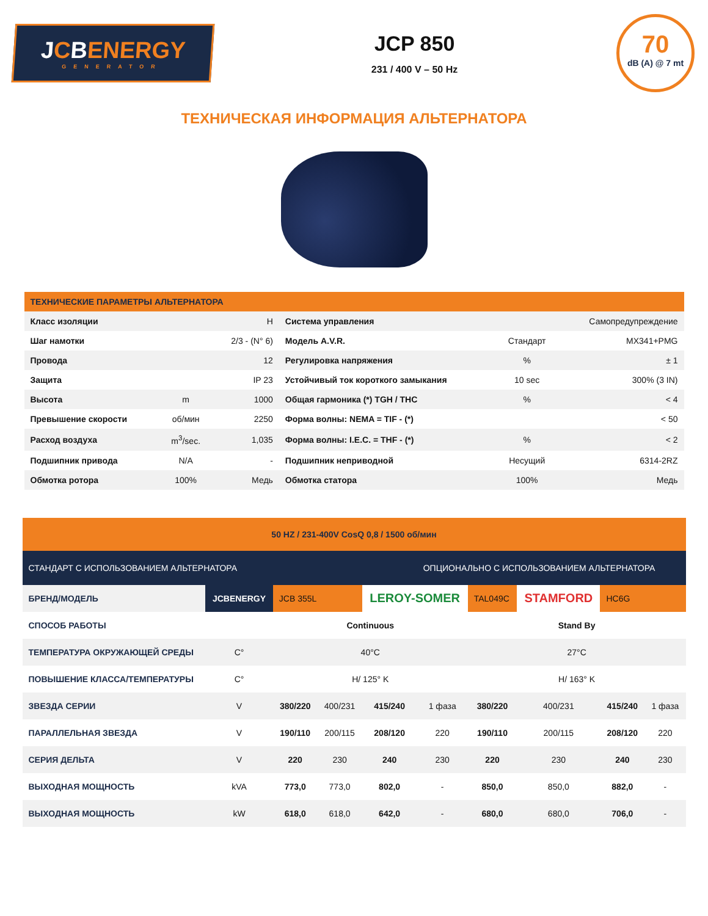JCBENERGY
GENERATOR
JCP 850
231 / 400 V – 50 Hz
70
dB (A) @ 7 mt
ТЕХНИЧЕСКАЯ ИНФОРМАЦИЯ АЛЬТЕРНАТОРА
| ТЕХНИЧЕСКИЕ ПАРАМЕТРЫ АЛЬТЕРНАТОРА | | | | | |
| --- | --- | --- | --- | --- | --- |
| Класс изоляции | | H | Система управления | | Самопредупреждение |
| Шаг намотки | | 2/3 - (N° 6) | Модель A.V.R. | Стандарт | MX341+PMG |
| Провода | | 12 | Регулировка напряжения | % | ± 1 |
| Защита | | IP 23 | Устойчивый ток короткого замыкания | 10 sec | 300% (3 IN) |
| Высота | m | 1000 | Общая гармоника (*) TGH / THC | % | < 4 |
| Превышение скорости | об/мин | 2250 | Форма волны: NEMA = TIF - (*) | | < 50 |
| Расход воздуха | m<sup>3</sup>/sec. | 1,035 | Форма волны: I.E.C. = THF - (*) | % | < 2 |
| Подшипник привода | N/A | - | Подшипник неприводной | Несущий | 6314-2RZ |
| Обмотка ротора | 100% | Медь | Обмотка статора | 100% | Медь |
| 50 HZ / 231-400V CosQ 0,8 / 1500 об/мин | | | | | | | | | |
| СТАНДАРТ С ИСПОЛЬЗОВАНИЕМ АЛЬТЕРНАТОРА | | | | | ОПЦИОНАЛЬНО С ИСПОЛЬЗОВАНИЕМ АЛЬТЕРНАТОРА | | | | |
| БРЕНД/МОДЕЛЬ | JCBENERGY | JCB 355L | | LEROY-SOMER | | TAL049C | STAMFORD | HC6G | |
| СПОСОБ РАБОТЫ | | Continuous | | | | Stand By | | | |
| ТЕМПЕРАТУРА ОКРУЖАЮЩЕЙ СРЕДЫ | C° | 40°C | | | | 27°C | | | |
| ПОВЫШЕНИЕ КЛАССА/ТЕМПЕРАТУРЫ | C° | H/ 125° K | | | | H/ 163° K | | | |
| ЗВЕЗДА СЕРИИ | V | 380/220 | 400/231 | 415/240 | 1 фаза | 380/220 | 400/231 | 415/240 | 1 фаза |
| ПАРАЛЛЕЛЬНАЯ ЗВЕЗДА | V | 190/110 | 200/115 | 208/120 | 220 | 190/110 | 200/115 | 208/120 | 220 |
| СЕРИЯ ДЕЛЬТА | V | 220 | 230 | 240 | 230 | 220 | 230 | 240 | 230 |
| ВЫХОДНАЯ МОЩНОСТЬ | kVA | 773,0 | 773,0 | 802,0 | - | 850,0 | 850,0 | 882,0 | - |
| ВЫХОДНАЯ МОЩНОСТЬ | kW | 618,0 | 618,0 | 642,0 | - | 680,0 | 680,0 | 706,0 | - |